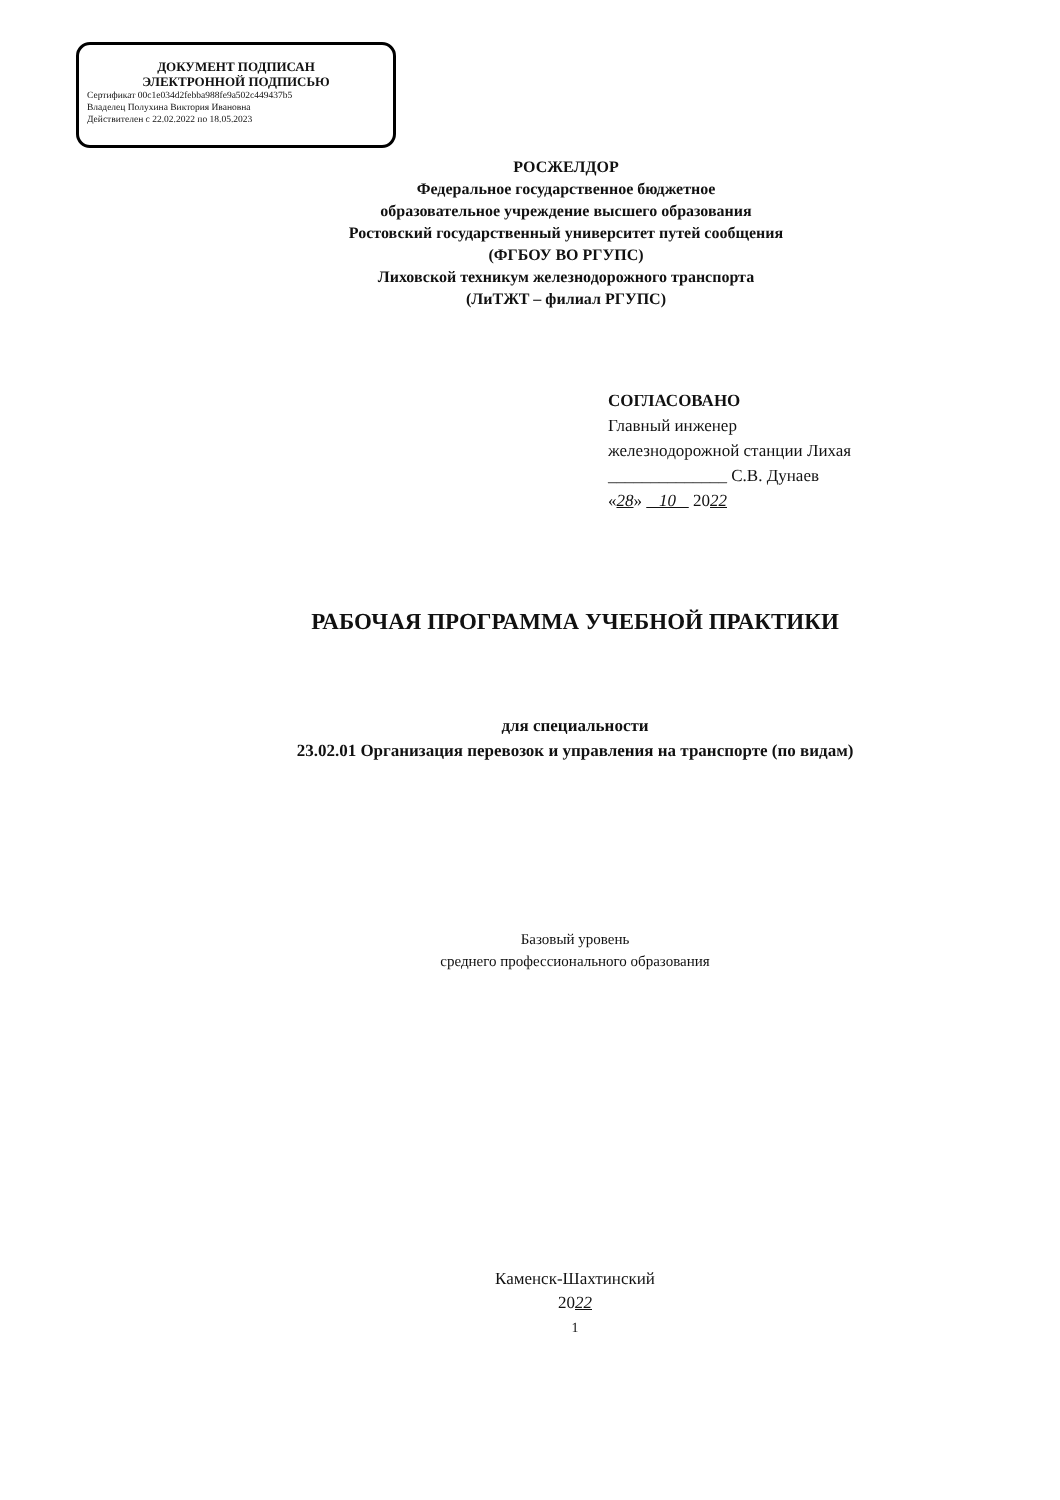ДОКУМЕНТ ПОДПИСАН
ЭЛЕКТРОННОЙ ПОДПИСЬЮ
Сертификат 00c1e034d2febba988fe9a502c449437b5
Владелец Полухина Виктория Ивановна
Действителен с 22.02.2022 по 18.05.2023
РОСЖЕЛДОР
Федеральное государственное бюджетное
образовательное учреждение высшего образования
Ростовский государственный университет путей сообщения
(ФГБОУ ВО РГУПС)
Лиховской техникум железнодорожного транспорта
(ЛиТЖТ – филиал РГУПС)
СОГЛАСОВАНО
Главный инженер
железнодорожной станции Лихая
______________ С.В. Дунаев
«28» 10 2022
РАБОЧАЯ ПРОГРАММА УЧЕБНОЙ ПРАКТИКИ
для специальности
23.02.01 Организация перевозок и управления на транспорте (по видам)
Базовый уровень
среднего профессионального образования
Каменск-Шахтинский
2022
1